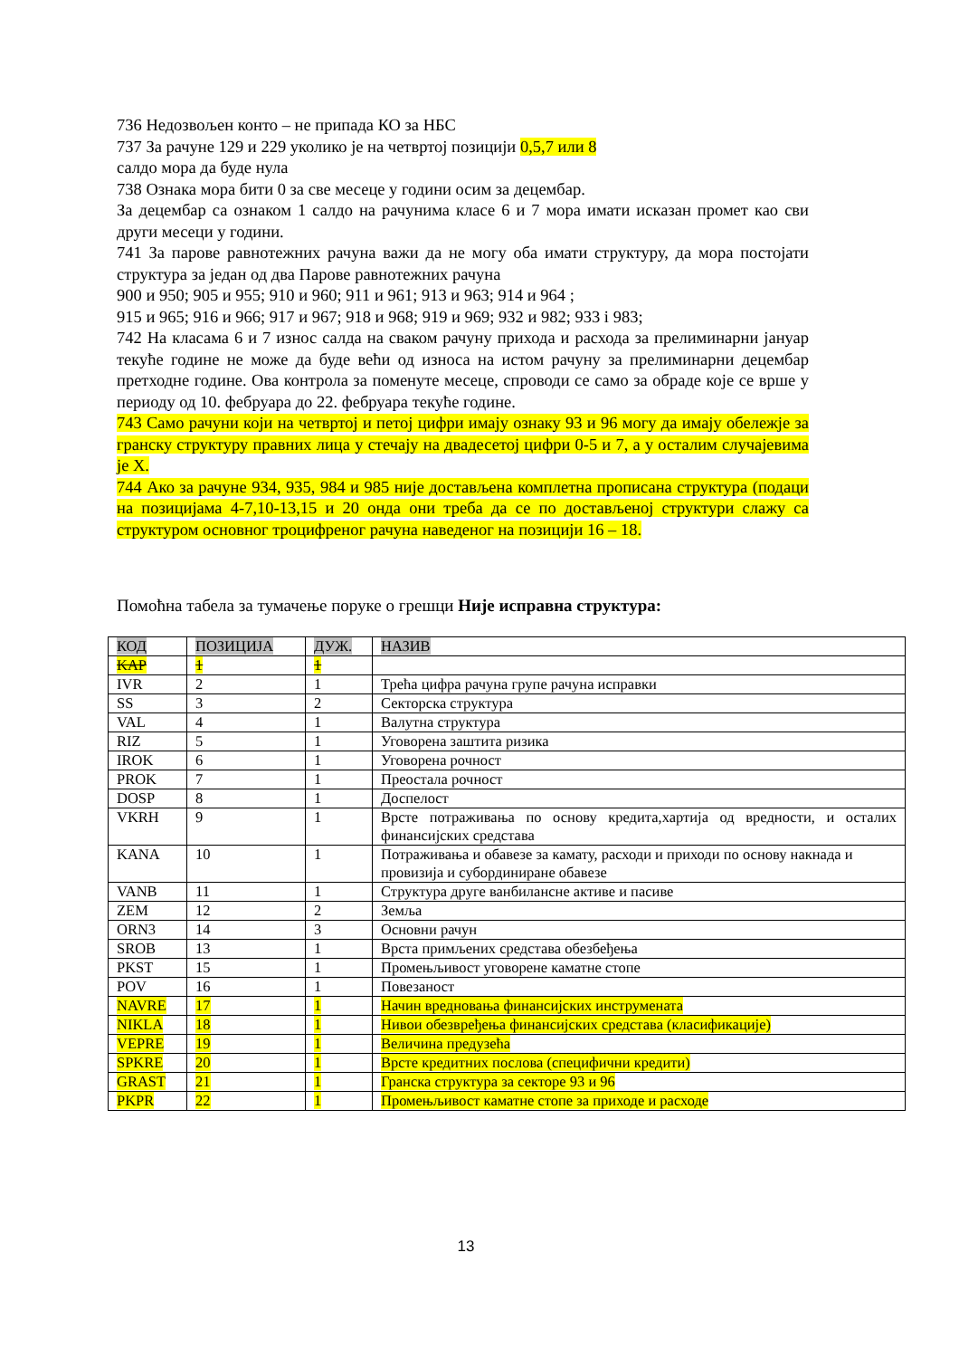736 Недозвољен конто – не припада КО за НБС
737 За рачуне 129 и 229 уколико је на четвртој позицији 0,5,7 или 8
салдо мора да буде нула
738 Ознака мора бити 0 за све месеце у години осим за децембар.
За децембар са ознаком 1 салдо на рачунима класе 6 и 7 мора имати исказан промет као сви други месеци у години.
741 За парове равнотежних рачуна важи да не могу оба имати структуру, да мора постојати структура за један од два Парове равнотежних рачуна
900 и 950; 905 и 955; 910 и 960; 911 и 961; 913 и 963; 914 и 964 ;
915 и 965; 916 и 966; 917 и 967; 918 и 968; 919 и 969; 932 и 982; 933 і 983;
742 На класама 6 и 7 износ салда на сваком рачуну прихода и расхода за прелиминарни јануар текуће године не може да буде већи од износа на истом рачуну за прелиминарни децембар претходне године. Ова контрола за поменуте месеце, спроводи се само за обраде које се врше у периоду од 10. фебруара до 22. фебруара текуће године.
743 Само рачуни који на четвртој и петој цифри имају ознаку 93 и 96 могу да имају обележје за гранску структуру правних лица у стечају на двадесетој цифри 0-5 и 7, а у осталим случајевима је X.
744 Ако за рачуне 934, 935, 984 и 985 није достављена комплетна прописана структура (подаци на позицијама 4-7,10-13,15 и 20 онда они треба да се по достављеној структури слажу са структуром основног троцифреног рачуна наведеног на позицији 16 – 18.
Помоћна табела за тумачење поруке о грешци Није исправна структура:
| КОД | ПОЗИЦИЈА | ДУЖ. | НАЗИВ |
| KAP | 1 | 1 | |
| IVR | 2 | 1 | Трећа цифра рачуна групе рачуна исправки |
| SS | 3 | 2 | Секторска структура |
| VAL | 4 | 1 | Валутна структура |
| RIZ | 5 | 1 | Уговорена заштита ризика |
| IROK | 6 | 1 | Уговорена рочност |
| PROK | 7 | 1 | Преостала рочност |
| DOSP | 8 | 1 | Доспелост |
| VKRH | 9 | 1 | Врсте потраживања по основу кредита,хартија од вредности, и осталих финансијских средстава |
| KANA | 10 | 1 | Потраживања и обавезе за камату, расходи и приходи по основу накнада и провизија и субординиране обавезе |
| VANB | 11 | 1 | Структура друге ванбилансне активе и пасиве |
| ZEM | 12 | 2 | Земља |
| ORN3 | 14 | 3 | Основни рачун |
| SROB | 13 | 1 | Врста примљених средстава обезбеђења |
| PKST | 15 | 1 | Промењљивост уговорене каматне стопе |
| POV | 16 | 1 | Повезаност |
| NAVRE | 17 | 1 | Начин вредновања финансијских инструмената |
| NIKLA | 18 | 1 | Нивои обезвређења финансијских средстава (класификације) |
| VEPRE | 19 | 1 | Величина предузећа |
| SPKRE | 20 | 1 | Врсте кредитних послова (специфични кредити) |
| GRAST | 21 | 1 | Гранска структура за секторе 93 и 96 |
| PKPR | 22 | 1 | Промењљивост каматне стопе за приходе и расходе |
13